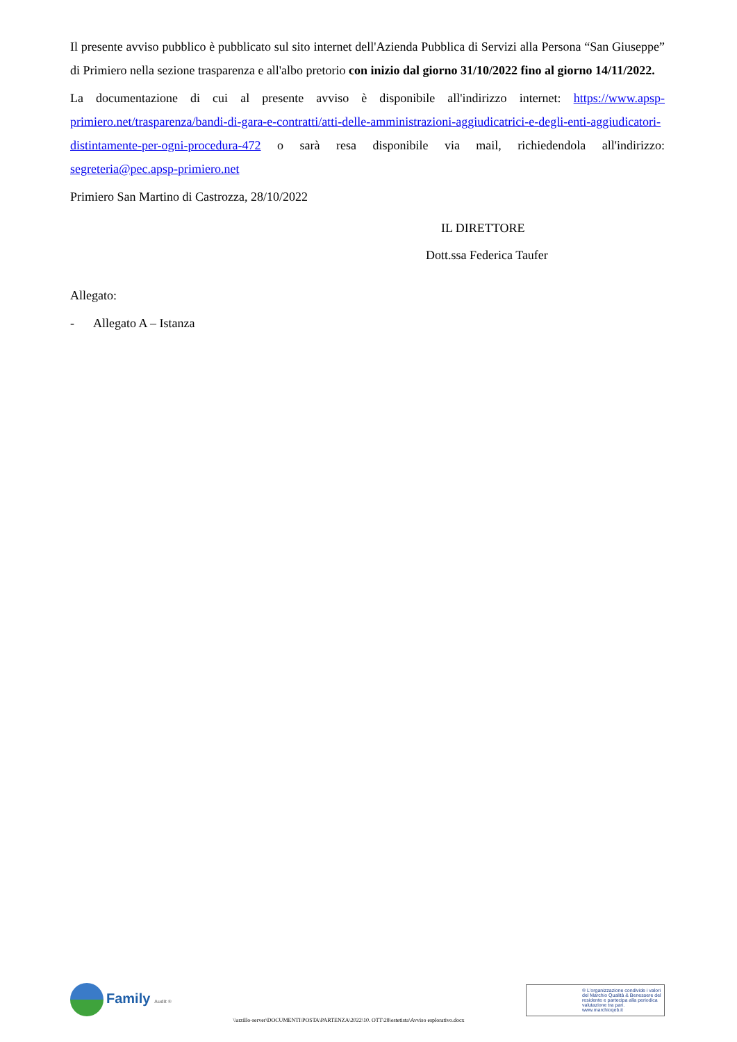Il presente avviso pubblico è pubblicato sul sito internet dell'Azienda Pubblica di Servizi alla Persona “San Giuseppe” di Primiero nella sezione trasparenza e all'albo pretorio con inizio dal giorno 31/10/2022 fino al giorno 14/11/2022.
La documentazione di cui al presente avviso è disponibile all'indirizzo internet: https://www.apsp-primiero.net/trasparenza/bandi-di-gara-e-contratti/atti-delle-amministrazioni-aggiudicatrici-e-degli-enti-aggiudicatori-distintamente-per-ogni-procedura-472 o sarà resa disponibile via mail, richiedendola all'indirizzo: segreteria@pec.apsp-primiero.net
Primiero San Martino di Castrozza, 28/10/2022
IL DIRETTORE
Dott.ssa Federica Taufer
Allegato:
- Allegato A – Istanza
Family Audit ®
\\arzillo-server\DOCUMENTI\POSTA\PARTENZA\2022\10. OTT\28\estetista\Avviso esplorativo.docx
® L'organizzazione condivide i valori del Marchio Qualità & Benessere del residente e partecipa alla periodica valutazione tra pari. www.marchioqeb.it